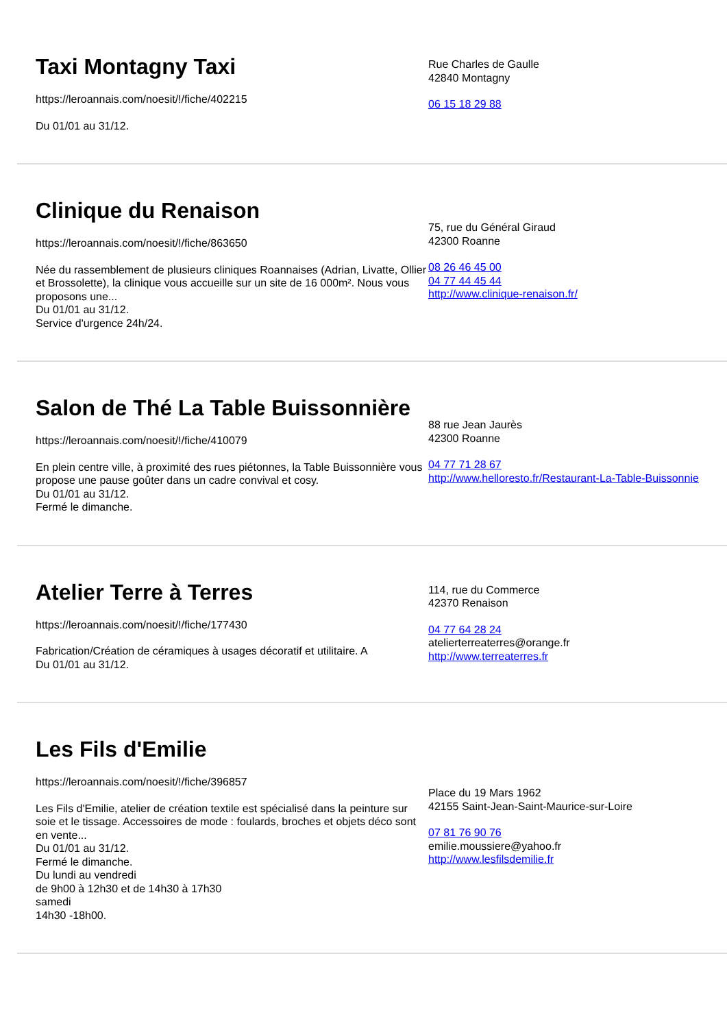Taxi Montagny Taxi
https://leroannais.com/noesit/!/fiche/402215
Du 01/01 au 31/12.
Rue Charles de Gaulle
42840 Montagny
06 15 18 29 88
Clinique du Renaison
https://leroannais.com/noesit/!/fiche/863650
Née du rassemblement de plusieurs cliniques Roannaises (Adrian, Livatte, Ollier et Brossolette), la clinique vous accueille sur un site de 16 000m². Nous vous proposons une...
Du 01/01 au 31/12.
Service d'urgence 24h/24.
75, rue du Général Giraud
42300 Roanne
08 26 46 45 00
04 77 44 45 44
http://www.clinique-renaison.fr/
Salon de Thé La Table Buissonnière
https://leroannais.com/noesit/!/fiche/410079
En plein centre ville, à proximité des rues piétonnes, la Table Buissonnière vous propose une pause goûter dans un cadre convival et cosy.
Du 01/01 au 31/12.
Fermé le dimanche.
88 rue Jean Jaurès
42300 Roanne
04 77 71 28 67
http://www.helloresto.fr/Restaurant-La-Table-Buissonnie
Atelier Terre à Terres
https://leroannais.com/noesit/!/fiche/177430
Fabrication/Création de céramiques à usages décoratif et utilitaire. A
Du 01/01 au 31/12.
114, rue du Commerce
42370 Renaison
04 77 64 28 24
atelierterreaterres@orange.fr
http://www.terreaterres.fr
Les Fils d'Emilie
https://leroannais.com/noesit/!/fiche/396857
Les Fils d'Emilie, atelier de création textile est spécialisé dans la peinture sur soie et le tissage. Accessoires de mode : foulards, broches et objets déco sont en vente...
Du 01/01 au 31/12.
Fermé le dimanche.
Du lundi au vendredi
de 9h00 à 12h30 et de 14h30 à 17h30
samedi
14h30 -18h00.
Place du 19 Mars 1962
42155 Saint-Jean-Saint-Maurice-sur-Loire
07 81 76 90 76
emilie.moussiere@yahoo.fr
http://www.lesfilsdemilie.fr